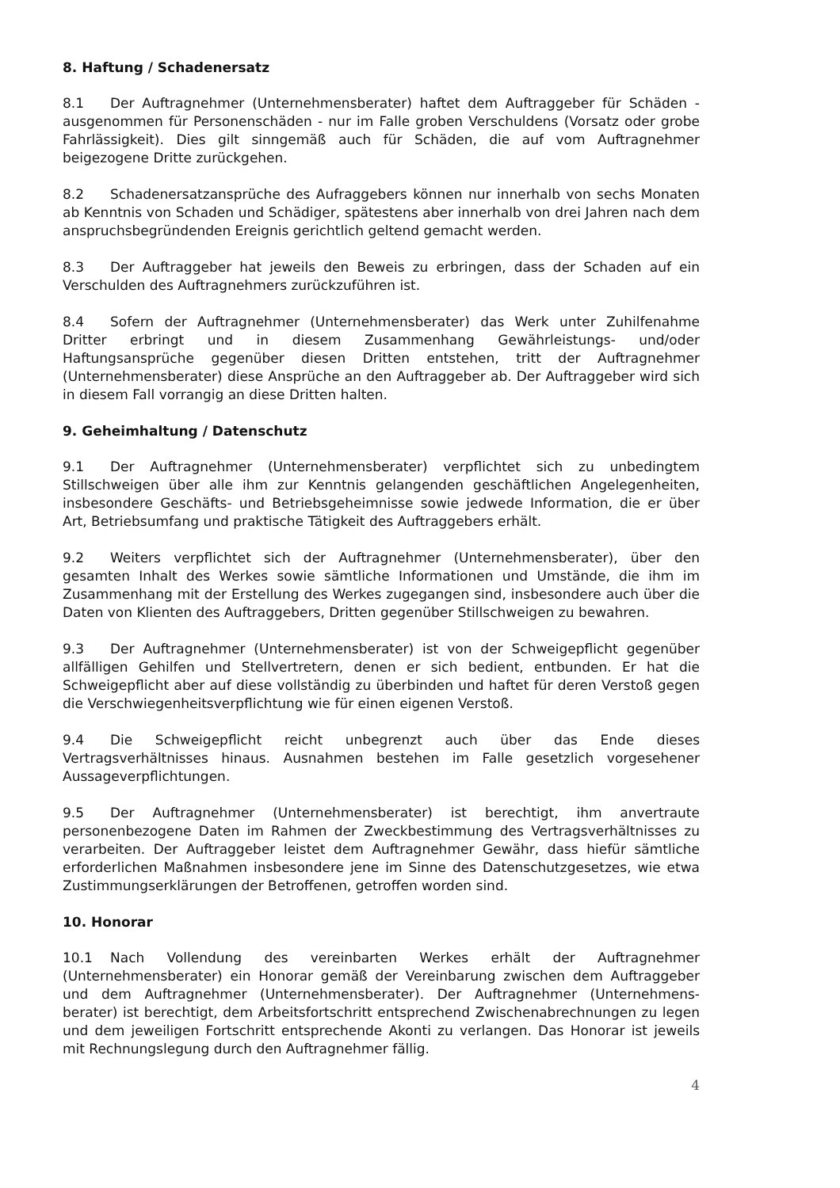8. Haftung / Schadenersatz
8.1 Der Auftragnehmer (Unternehmensberater) haftet dem Auftraggeber für Schäden - ausgenommen für Personenschäden - nur im Falle groben Verschuldens (Vorsatz oder grobe Fahrlässigkeit). Dies gilt sinngemäß auch für Schäden, die auf vom Auftragnehmer beigezogene Dritte zurückgehen.
8.2 Schadenersatzansprüche des Aufraggebers können nur innerhalb von sechs Monaten ab Kenntnis von Schaden und Schädiger, spätestens aber innerhalb von drei Jahren nach dem anspruchsbegründenden Ereignis gerichtlich geltend gemacht werden.
8.3 Der Auftraggeber hat jeweils den Beweis zu erbringen, dass der Schaden auf ein Verschulden des Auftragnehmers zurückzuführen ist.
8.4 Sofern der Auftragnehmer (Unternehmensberater) das Werk unter Zuhilfenahme Dritter erbringt und in diesem Zusammenhang Gewährleistungs- und/oder Haftungsansprüche gegenüber diesen Dritten entstehen, tritt der Auftragnehmer (Unternehmensberater) diese Ansprüche an den Auftraggeber ab. Der Auftraggeber wird sich in diesem Fall vorrangig an diese Dritten halten.
9. Geheimhaltung / Datenschutz
9.1 Der Auftragnehmer (Unternehmensberater) verpflichtet sich zu unbedingtem Stillschweigen über alle ihm zur Kenntnis gelangenden geschäftlichen Angelegenheiten, insbesondere Geschäfts- und Betriebsgeheimnisse sowie jedwede Information, die er über Art, Betriebsumfang und praktische Tätigkeit des Auftraggebers erhält.
9.2 Weiters verpflichtet sich der Auftragnehmer (Unternehmensberater), über den gesamten Inhalt des Werkes sowie sämtliche Informationen und Umstände, die ihm im Zusammenhang mit der Erstellung des Werkes zugegangen sind, insbesondere auch über die Daten von Klienten des Auftraggebers, Dritten gegenüber Stillschweigen zu bewahren.
9.3 Der Auftragnehmer (Unternehmensberater) ist von der Schweigepflicht gegenüber allfälligen Gehilfen und Stellvertretern, denen er sich bedient, entbunden. Er hat die Schweigepflicht aber auf diese vollständig zu überbinden und haftet für deren Verstoß gegen die Verschwiegenheitsverpflichtung wie für einen eigenen Verstoß.
9.4 Die Schweigepflicht reicht unbegrenzt auch über das Ende dieses Vertragsverhältnisses hinaus. Ausnahmen bestehen im Falle gesetzlich vorgesehener Aussageverpflichtungen.
9.5 Der Auftragnehmer (Unternehmensberater) ist berechtigt, ihm anvertraute personenbezogene Daten im Rahmen der Zweckbestimmung des Vertragsverhältnisses zu verarbeiten. Der Auftraggeber leistet dem Auftragnehmer Gewähr, dass hiefür sämtliche erforderlichen Maßnahmen insbesondere jene im Sinne des Datenschutzgesetzes, wie etwa Zustimmungserklärungen der Betroffenen, getroffen worden sind.
10. Honorar
10.1 Nach Vollendung des vereinbarten Werkes erhält der Auftragnehmer (Unternehmensberater) ein Honorar gemäß der Vereinbarung zwischen dem Auftraggeber und dem Auftragnehmer (Unternehmensberater). Der Auftragnehmer (Unternehmens-berater) ist berechtigt, dem Arbeitsfortschritt entsprechend Zwischenabrechnungen zu legen und dem jeweiligen Fortschritt entsprechende Akonti zu verlangen. Das Honorar ist jeweils mit Rechnungslegung durch den Auftragnehmer fällig.
4